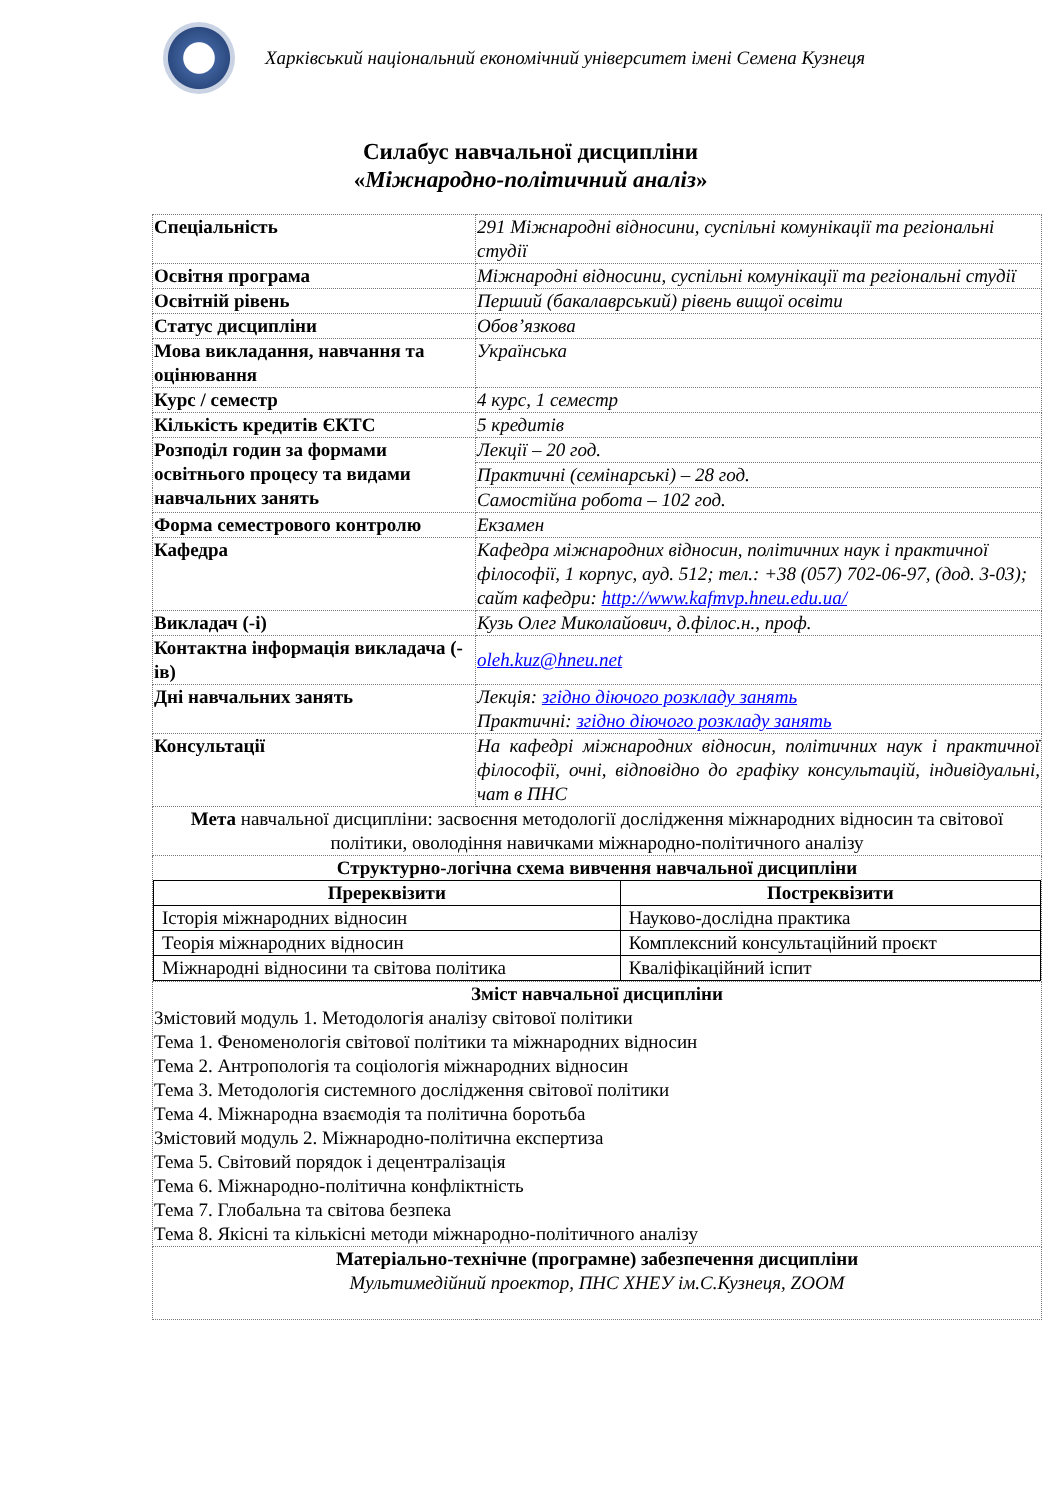Харківський національний економічний університет імені Семена Кузнеця
Силабус навчальної дисципліни
«Міжнародно-політичний аналіз»
| Спеціальність | 291 Міжнародні відносини, суспільні комунікації та регіональні студії |
| Освітня програма | Міжнародні відносини, суспільні комунікації та регіональні студії |
| Освітній рівень | Перший (бакалаврський) рівень вищої освіти |
| Статус дисципліни | Обов’язкова |
| Мова викладання, навчання та оцінювання | Українська |
| Курс / семестр | 4 курс, 1 семестр |
| Кількість кредитів ЄКТС | 5 кредитів |
| Розподіл годин за формами освітнього процесу та видами навчальних занять | Лекції – 20 год. |
| | Практичні (семінарські) – 28 год. |
| | Самостійна робота – 102 год. |
| Форма семестрового контролю | Екзамен |
| Кафедра | Кафедра міжнародних відносин, політичних наук і практичної філософії, 1 корпус, ауд. 512; тел.: +38 (057) 702-06-97, (дод. 3-03); сайт кафедри: http://www.kafmvp.hneu.edu.ua/ |
| Викладач (-і) | Кузь Олег Миколайович, д.філос.н., проф. |
| Контактна інформація викладача (-ів) | oleh.kuz@hneu.net |
| Дні навчальних занять | Лекція: згідно діючого розкладу занять Практичні: згідно діючого розкладу занять |
| Консультації | На кафедрі міжнародних відносин, політичних наук і практичної філософії, очні, відповідно до графіку консультацій, індивідуальні, чат в ПНС |
| Мета навчальної дисципліни: засвоєння методології дослідження міжнародних відносин та світової політики, оволодіння навичками міжнародно-політичного аналізу | |
| Структурно-логічна схема вивчення навчальної дисципліни / Пререквізити / Постреквізити / / --- / --- / / Історія міжнародних відносин / Науково-дослідна практика / / Теорія міжнародних відносин / Комплексний консультаційний проєкт / / Міжнародні відносини та світова політика / Кваліфікаційний іспит / | |
| Зміст навчальної дисципліни Змістовий модуль 1. Методологія аналізу світової політики Тема 1. Феноменологія світової політики та міжнародних відносин Тема 2. Антропологія та соціологія міжнародних відносин Тема 3. Методологія системного дослідження світової політики Тема 4. Міжнародна взаємодія та політична боротьба Змістовий модуль 2. Міжнародно-політична експертиза Тема 5. Світовий порядок і децентралізація Тема 6. Міжнародно-політична конфліктність Тема 7. Глобальна та світова безпека Тема 8. Якісні та кількісні методи міжнародно-політичного аналізу | |
| Матеріально-технічне (програмне) забезпечення дисципліни Мультимедійний проектор, ПНС ХНЕУ ім.С.Кузнеця, ZOOM | |